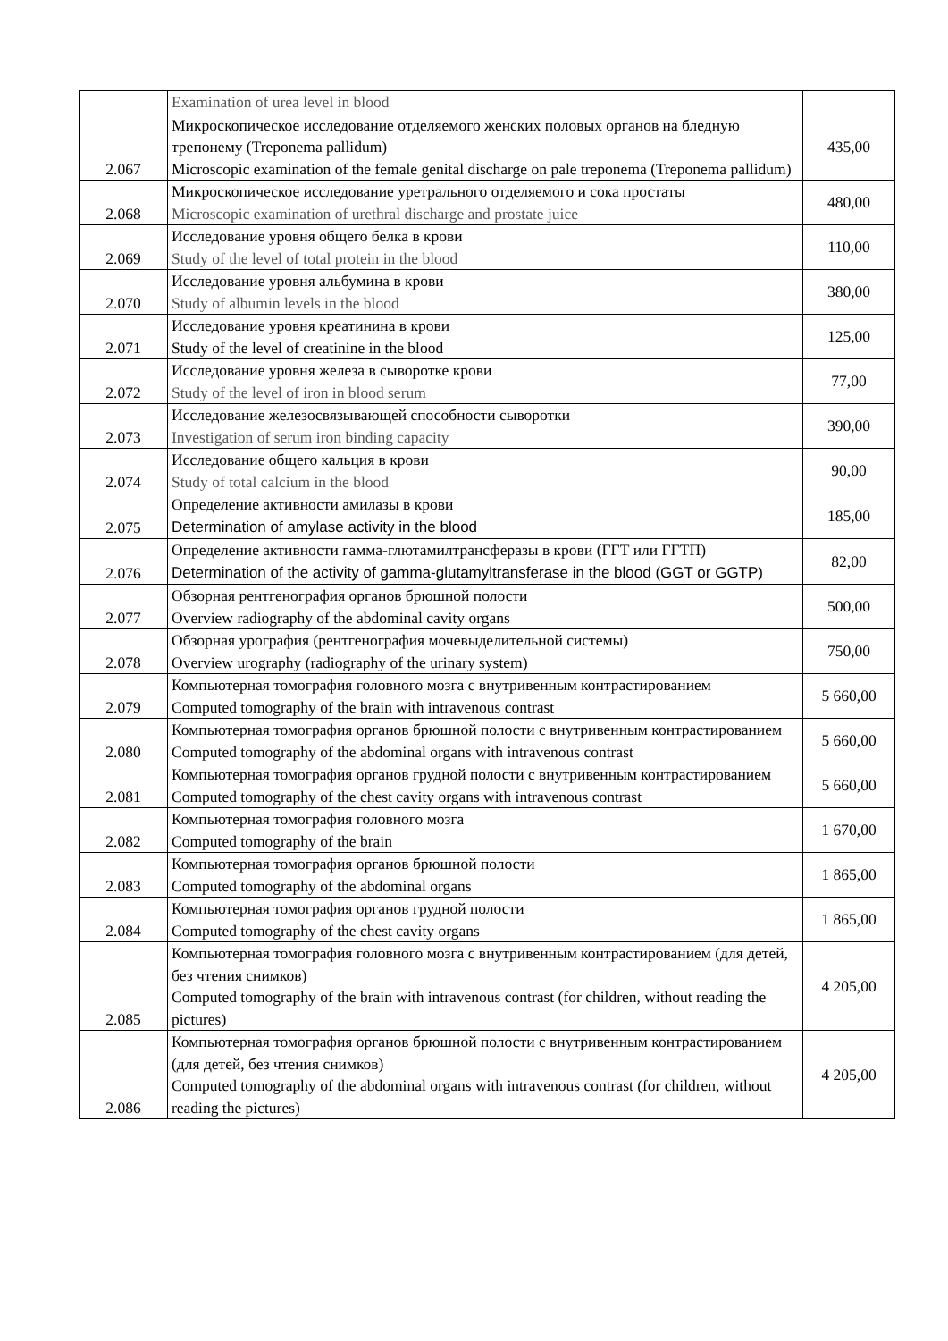| | Examination of urea level in blood | |
| 2.067 | Микроскопическое исследование отделяемого женских половых органов на бледную трепонему (Treponema pallidum) Microscopic examination of the female genital discharge on pale treponema (Treponema pallidum) | 435,00 |
| 2.068 | Микроскопическое исследование уретрального отделяемого и сока простаты Microscopic examination of urethral discharge and prostate juice | 480,00 |
| 2.069 | Исследование уровня общего белка в крови Study of the level of total protein in the blood | 110,00 |
| 2.070 | Исследование уровня альбумина в крови Study of albumin levels in the blood | 380,00 |
| 2.071 | Исследование уровня креатинина в крови Study of the level of creatinine in the blood | 125,00 |
| 2.072 | Исследование уровня железа в сыворотке крови Study of the level of iron in blood serum | 77,00 |
| 2.073 | Исследование железосвязывающей способности сыворотки Investigation of serum iron binding capacity | 390,00 |
| 2.074 | Исследование общего кальция в крови Study of total calcium in the blood | 90,00 |
| 2.075 | Определение активности амилазы в крови Determination of amylase activity in the blood | 185,00 |
| 2.076 | Определение активности гамма-глютамилтрансферазы в крови (ГГТ или ГГТП) Determination of the activity of gamma-glutamyltransferase in the blood (GGT or GGTP) | 82,00 |
| 2.077 | Обзорная рентгенография органов брюшной полости Overview radiography of the abdominal cavity organs | 500,00 |
| 2.078 | Обзорная урография (рентгенография мочевыделительной системы) Overview urography (radiography of the urinary system) | 750,00 |
| 2.079 | Компьютерная томография головного мозга с внутривенным контрастированием Computed tomography of the brain with intravenous contrast | 5 660,00 |
| 2.080 | Компьютерная томография органов брюшной полости с внутривенным контрастированием Computed tomography of the abdominal organs with intravenous contrast | 5 660,00 |
| 2.081 | Компьютерная томография органов грудной полости с внутривенным контрастированием Computed tomography of the chest cavity organs with intravenous contrast | 5 660,00 |
| 2.082 | Компьютерная томография головного мозга Computed tomography of the brain | 1 670,00 |
| 2.083 | Компьютерная томография органов брюшной полости Computed tomography of the abdominal organs | 1 865,00 |
| 2.084 | Компьютерная томография органов грудной полости Computed tomography of the chest cavity organs | 1 865,00 |
| 2.085 | Компьютерная томография головного мозга с внутривенным контрастированием (для детей, без чтения снимков) Computed tomography of the brain with intravenous contrast (for children, without reading the pictures) | 4 205,00 |
| 2.086 | Компьютерная томография органов брюшной полости с внутривенным контрастированием (для детей, без чтения снимков) Computed tomography of the abdominal organs with intravenous contrast (for children, without reading the pictures) | 4 205,00 |